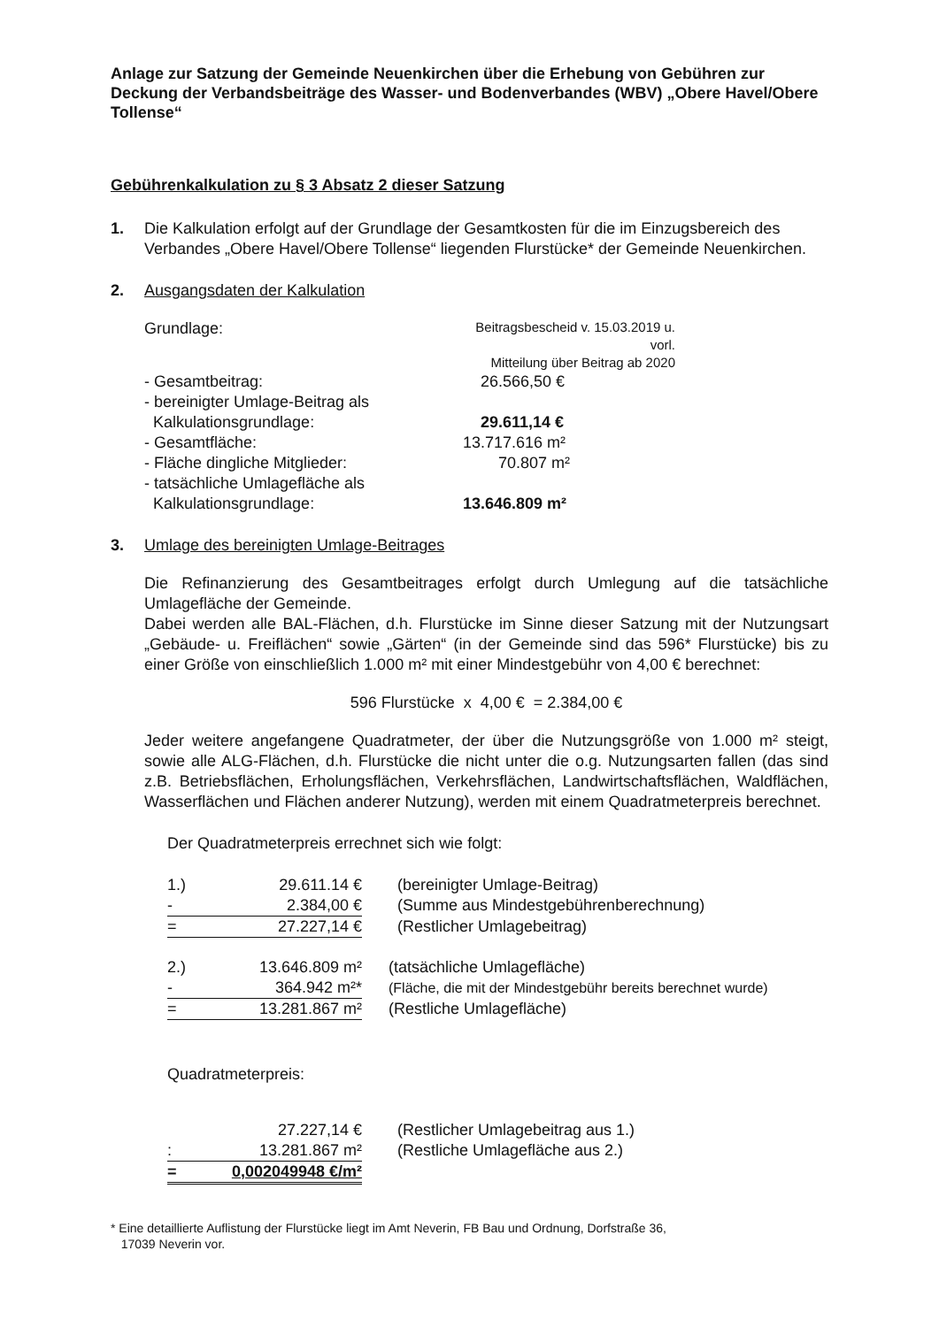Anlage zur Satzung der Gemeinde Neuenkirchen über die Erhebung von Gebühren zur Deckung der Verbandsbeiträge des Wasser- und Bodenverbandes (WBV) „Obere Havel/Obere Tollense“
Gebührenkalkulation zu § 3 Absatz 2 dieser Satzung
1. Die Kalkulation erfolgt auf der Grundlage der Gesamtkosten für die im Einzugsbereich des Verbandes „Obere Havel/Obere Tollense“ liegenden Flurstücke* der Gemeinde Neuenkirchen.
2. Ausgangsdaten der Kalkulation
| Grundlage: | Beitragsbescheid v. 15.03.2019 u. vorl. Mitteilung über Beitrag ab 2020 |
| - Gesamtbeitrag: | 26.566,50 € |
| - bereinigter Umlage-Beitrag als Kalkulationsgrundlage: | 29.611,14 € |
| - Gesamtfläche: | 13.717.616 m² |
| - Fläche dingliche Mitglieder: | 70.807 m² |
| - tatsächliche Umlagefläche als Kalkulationsgrundlage: | 13.646.809 m² |
3. Umlage des bereinigten Umlage-Beitrages
Die Refinanzierung des Gesamtbeitrages erfolgt durch Umlegung auf die tatsächliche Umlagefläche der Gemeinde.
Dabei werden alle BAL-Flächen, d.h. Flurstücke im Sinne dieser Satzung mit der Nutzungsart „Gebäude- u. Freiflächen“ sowie „Gärten“ (in der Gemeinde sind das 596* Flurstücke) bis zu einer Größe von einschließlich 1.000 m² mit einer Mindestgebühr von 4,00 € berechnet:
596 Flurstücke x 4,00 € = 2.384,00 €
Jeder weitere angefangene Quadratmeter, der über die Nutzungsgröße von 1.000 m² steigt, sowie alle ALG-Flächen, d.h. Flurstücke die nicht unter die o.g. Nutzungsarten fallen (das sind z.B. Betriebsflächen, Erholungsflächen, Verkehrsflächen, Landwirtschaftsflächen, Waldflächen, Wasserflächen und Flächen anderer Nutzung), werden mit einem Quadratmeterpreis berechnet.
Der Quadratmeterpreis errechnet sich wie folgt:
| 1.) | 29.611.14 € | (bereinigter Umlage-Beitrag) |
| - | 2.384,00 € | (Summe aus Mindestgebührenberechnung) |
| = | 27.227,14 € | (Restlicher Umlagebeitrag) |
| 2.) | 13.646.809 m² | (tatsächliche Umlagefläche) |
| - | 364.942 m²* | (Fläche, die mit der Mindestgebühr bereits berechnet wurde) |
| = | 13.281.867 m² | (Restliche Umlagefläche) |
Quadratmeterpreis:
| | 27.227,14 € | (Restlicher Umlagebeitrag aus 1.) |
| : | 13.281.867 m² | (Restliche Umlagefläche aus 2.) |
| = | 0,002049948 €/m² | |
* Eine detaillierte Auflistung der Flurstücke liegt im Amt Neverin, FB Bau und Ordnung, Dorfstraße 36,
17039 Neverin vor.